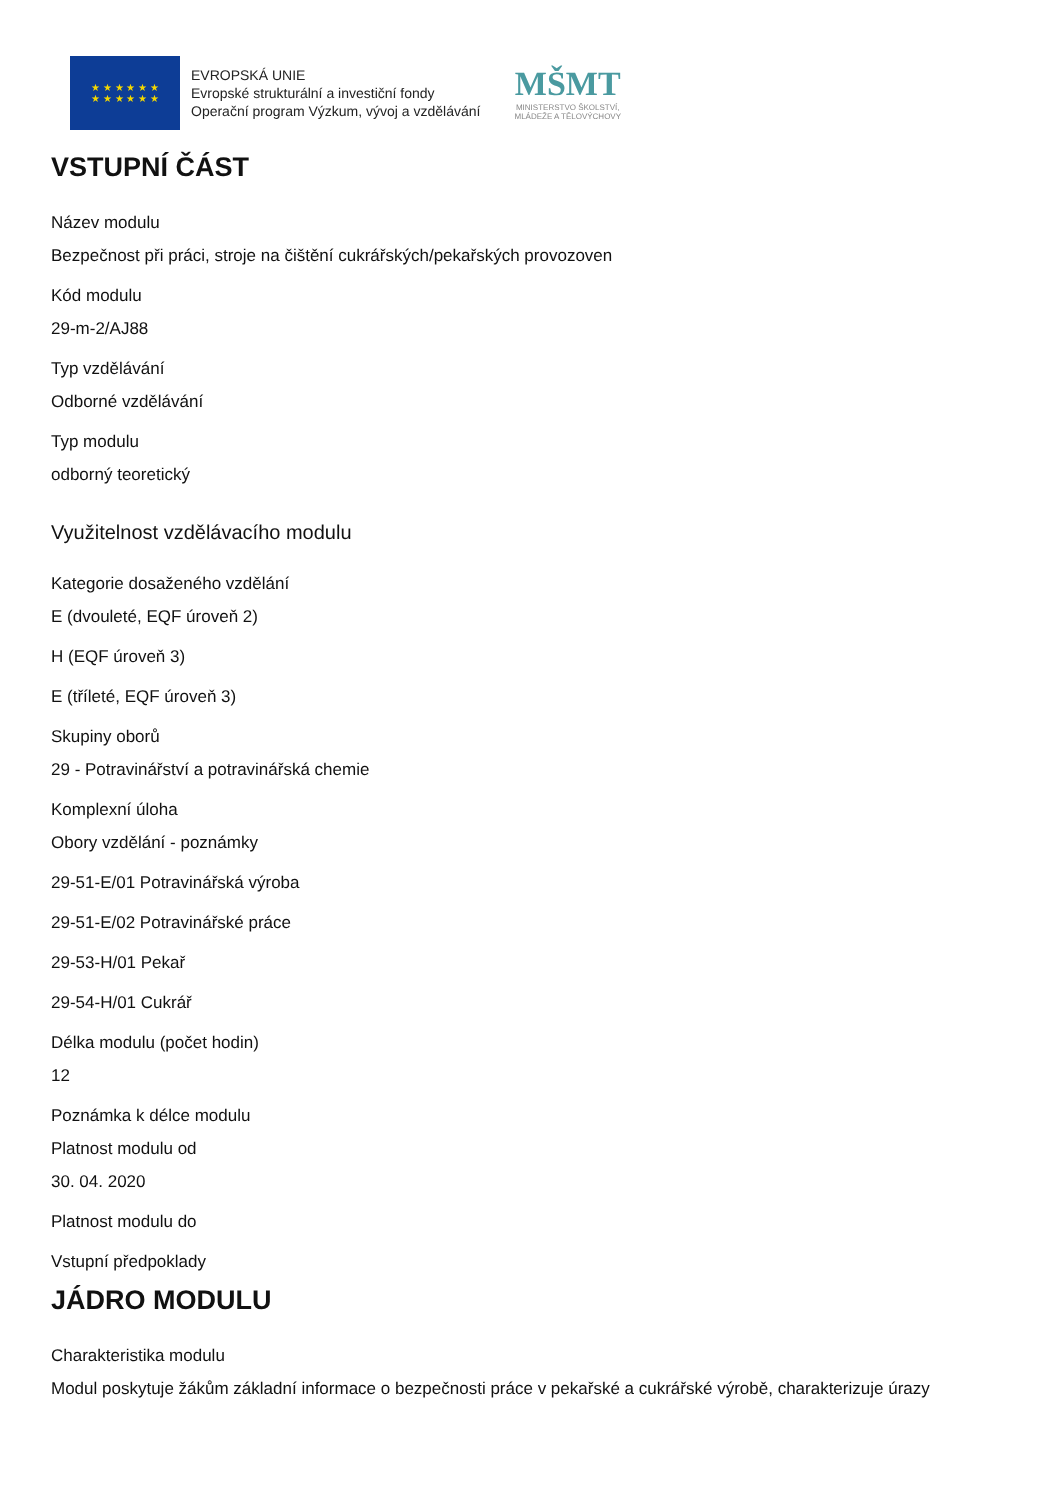★ ★ ★ ★ ★ ★
★ ★ ★ ★ ★ ★
EVROPSKÁ UNIE
Evropské strukturální a investiční fondy
Operační program Výzkum, vývoj a vzdělávání
MŠMT
MINISTERSTVO ŠKOLSTVÍ,
MLÁDEŽE A TĚLOVÝCHOVY
VSTUPNÍ ČÁST
Název modulu
Bezpečnost při práci, stroje na čištění cukrářských/pekařských provozoven
Kód modulu
29-m-2/AJ88
Typ vzdělávání
Odborné vzdělávání
Typ modulu
odborný teoretický
Využitelnost vzdělávacího modulu
Kategorie dosaženého vzdělání
E (dvouleté, EQF úroveň 2)
H (EQF úroveň 3)
E (tříleté, EQF úroveň 3)
Skupiny oborů
29 - Potravinářství a potravinářská chemie
Komplexní úloha
Obory vzdělání - poznámky
29-51-E/01 Potravinářská výroba
29-51-E/02 Potravinářské práce
29-53-H/01 Pekař
29-54-H/01 Cukrář
Délka modulu (počet hodin)
12
Poznámka k délce modulu
Platnost modulu od
30. 04. 2020
Platnost modulu do
Vstupní předpoklady
JÁDRO MODULU
Charakteristika modulu
Modul poskytuje žákům základní informace o bezpečnosti práce v pekařské a cukrářské výrobě, charakterizuje úrazy